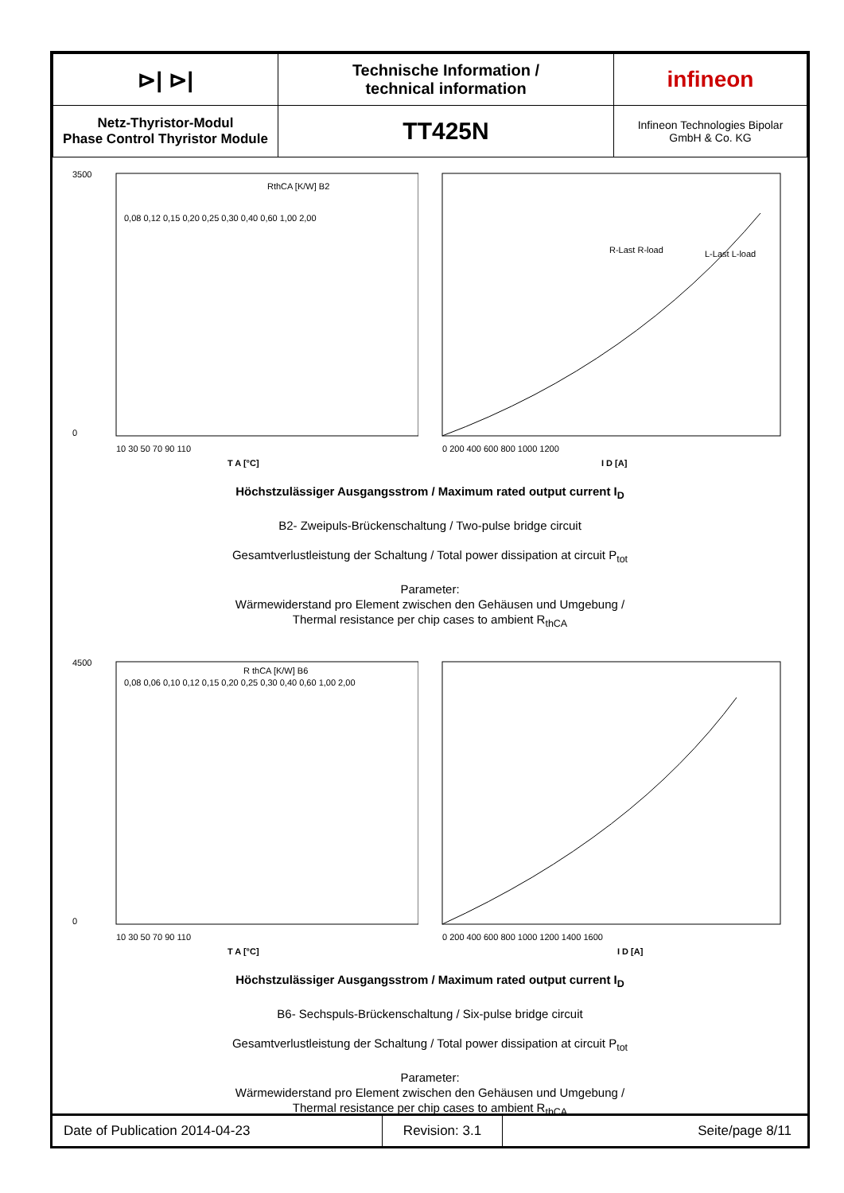| ⊳/ ⊳/ | Technische Information / technical information | infineon |
| Netz-Thyristor-Modul Phase Control Thyristor Module | TT425N | Infineon Technologies Bipolar GmbH & Co. KG |
3500
0
10 30 50 70 90 110
T A [°C]
RthCA [K/W] B2
0,08 0,12 0,15 0,20 0,25 0,30 0,40 0,60 1,00 2,00
R-Last R-load
L-Last L-load
0 200 400 600 800 1000 1200
I D [A]
Höchstzulässiger Ausgangsstrom / Maximum rated output current I<sub>D</sub>
B2- Zweipuls-Brückenschaltung / Two-pulse bridge circuit
Gesamtverlustleistung der Schaltung / Total power dissipation at circuit P<sub>tot</sub>
Parameter:
Wärmewiderstand pro Element zwischen den Gehäusen und Umgebung /
Thermal resistance per chip cases to ambient R<sub>thCA</sub>
4500
0
10 30 50 70 90 110
T A [°C]
R thCA [K/W] B6
0,08 0,06 0,10 0,12 0,15 0,20 0,25 0,30 0,40 0,60 1,00 2,00
0 200 400 600 800 1000 1200 1400 1600
I D [A]
Höchstzulässiger Ausgangsstrom / Maximum rated output current I<sub>D</sub>
B6- Sechspuls-Brückenschaltung / Six-pulse bridge circuit
Gesamtverlustleistung der Schaltung / Total power dissipation at circuit P<sub>tot</sub>
Parameter:
Wärmewiderstand pro Element zwischen den Gehäusen und Umgebung /
Thermal resistance per chip cases to ambient R<sub>thCA</sub>
Date of Publication 2014-04-23
Revision: 3.1
Seite/page 8/11